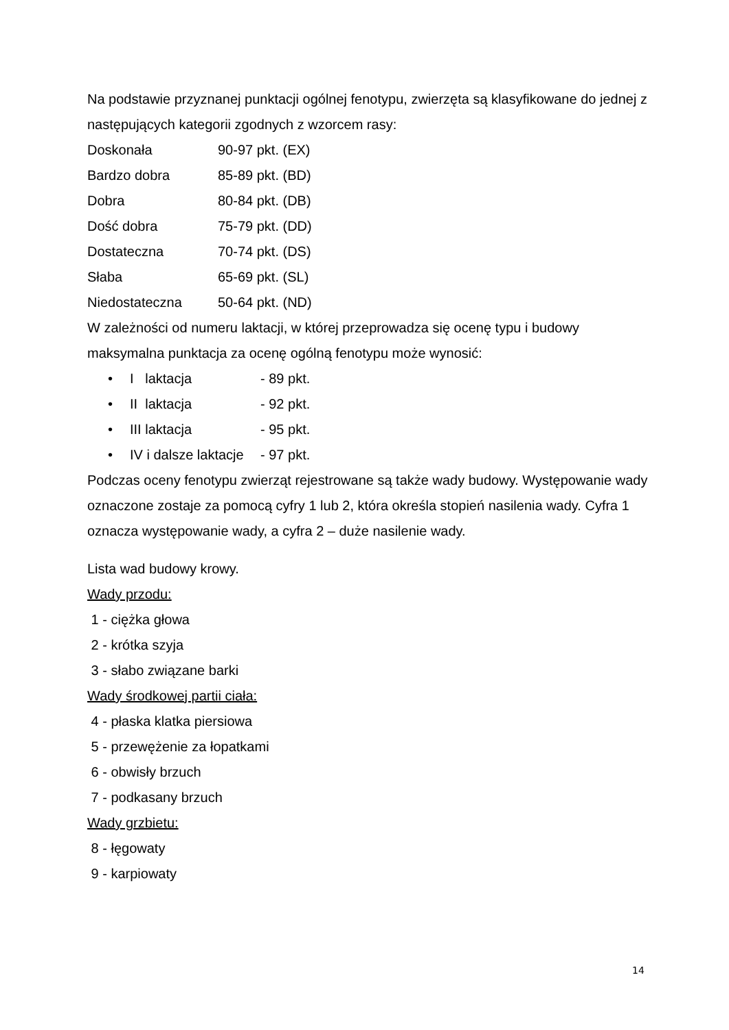Na podstawie przyznanej punktacji ogólnej fenotypu, zwierzęta są klasyfikowane do jednej z następujących kategorii zgodnych z wzorcem rasy:
Doskonała 90-97 pkt. (EX)
Bardzo dobra 85-89 pkt. (BD)
Dobra 80-84 pkt. (DB)
Dość dobra 75-79 pkt. (DD)
Dostateczna 70-74 pkt. (DS)
Słaba 65-69 pkt. (SL)
Niedostateczna 50-64 pkt. (ND)
W zależności od numeru laktacji, w której przeprowadza się ocenę typu i budowy maksymalna punktacja za ocenę ogólną fenotypu może wynosić:
• I laktacja - 89 pkt.
• II laktacja - 92 pkt.
• III laktacja - 95 pkt.
• IV i dalsze laktacje - 97 pkt.
Podczas oceny fenotypu zwierząt rejestrowane są także wady budowy. Występowanie wady oznaczone zostaje za pomocą cyfry 1 lub 2, która określa stopień nasilenia wady. Cyfra 1 oznacza występowanie wady, a cyfra 2 – duże nasilenie wady.
Lista wad budowy krowy.
Wady przodu:
1 - ciężka głowa
2 - krótka szyja
3 - słabo związane barki
Wady środkowej partii ciała:
4 - płaska klatka piersiowa
5 - przewężenie za łopatkami
6 - obwisły brzuch
7 - podkasany brzuch
Wady grzbietu:
8 - łęgowaty
9 - karpiowaty
14